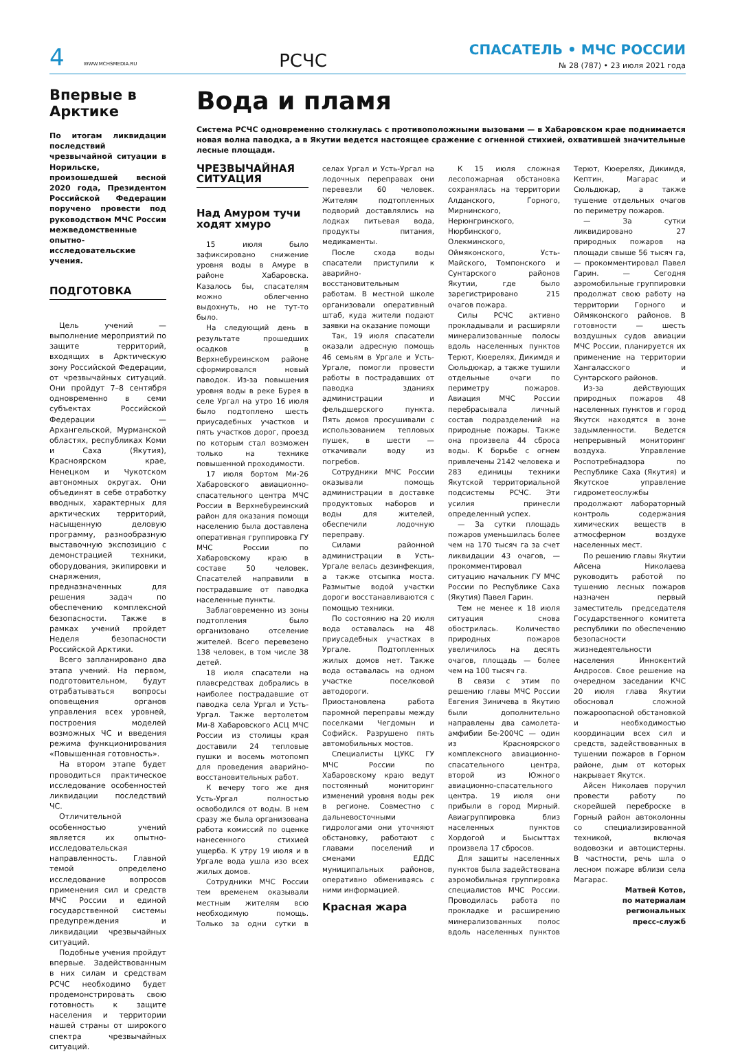4 WWW.MCHSMEDIA.RU
РСЧС
СПАСАТЕЛЬ • МЧС РОССИИ
№ 28 (787) • 23 июля 2021 года
Впервые в Арктике
По итогам ликвидации последствий чрезвычайной ситуации в Норильске, произошедшей весной 2020 года, Президентом Российской Федерации поручено провести под руководством МЧС России межведомственные опытно-исследовательские учения.
ПОДГОТОВКА
Цель учений — выполнение мероприятий по защите территорий, входящих в Арктическую зону Российской Федерации, от чрезвычайных ситуаций. Они пройдут 7–8 сентября одновременно в семи субъектах Российской Федерации — Архангельской, Мурманской областях, республиках Коми и Саха (Якутия), Красноярском крае, Ненецком и Чукотском автономных округах. Они объединят в себе отработку вводных, характерных для арктических территорий, насыщенную деловую программу, разнообразную выставочную экспозицию с демонстрацией техники, оборудования, экипировки и снаряжения, предназначенных для решения задач по обеспечению комплексной безопасности. Также в рамках учений пройдет Неделя безопасности Российской Арктики.
Всего запланировано два этапа учений. На первом, подготовительном, будут отрабатываться вопросы оповещения органов управления всех уровней, построения моделей возможных ЧС и введения режима функционирования «Повышенная готовность».
На втором этапе будет проводиться практическое исследование особенностей ликвидации последствий ЧС.
Отличительной особенностью учений является их опытно-исследовательская направленность. Главной темой определено исследование вопросов применения сил и средств МЧС России и единой государственной системы предупреждения и ликвидации чрезвычайных ситуаций.
Подобные учения пройдут впервые. Задействованным в них силам и средствам РСЧС необходимо будет продемонстрировать свою готовность к защите населения и территории нашей страны от широкого спектра чрезвычайных ситуаций.
Вода и пламя
Система РСЧС одновременно столкнулась с противоположными вызовами — в Хабаровском крае поднимается новая волна паводка, а в Якутии ведется настоящее сражение с огненной стихией, охватившей значительные лесные площади.
ЧРЕЗВЫЧАЙНАЯ СИТУАЦИЯ
Над Амуром тучи ходят хмуро
15 июля было зафиксировано снижение уровня воды в Амуре в районе Хабаровска. Казалось бы, спасателям можно облегченно выдохнуть, но не тут-то было.
На следующий день в результате прошедших осадков в Верхнебуреинском районе сформировался новый паводок. Из-за повышения уровня воды в реке Бурея в селе Ургал на утро 16 июля было подтоплено шесть приусадебных участков и пять участков дорог, проезд по которым стал возможен только на технике повышенной проходимости.
17 июля бортом Ми-26 Хабаровского авиационно-спасательного центра МЧС России в Верхнебуреинский район для оказания помощи населению была доставлена оперативная группировка ГУ МЧС России по Хабаровскому краю в составе 50 человек. Спасателей направили в пострадавшие от паводка населенные пункты.
Заблаговременно из зоны подтопления было организовано отселение жителей. Всего перевезено 138 человек, в том числе 38 детей.
18 июля спасатели на плавсредствах добрались в наиболее пострадавшие от паводка села Ургал и Усть-Ургал. Также вертолетом Ми-8 Хабаровского АСЦ МЧС России из столицы края доставили 24 тепловые пушки и восемь мотопомп для проведения аварийно-восстановительных работ.
К вечеру того же дня Усть-Ургал полностью освободился от воды. В нем сразу же была организована работа комиссий по оценке нанесенного стихией ущерба. К утру 19 июля и в Ургале вода ушла изо всех жилых домов.
Сотрудники МЧС России тем временем оказывали местным жителям всю необходимую помощь. Только за одни сутки в селах Ургал и Усть-Ургал на лодочных переправах они перевезли 60 человек. Жителям подтопленных подворий доставлялись на лодках питьевая вода, продукты питания, медикаменты.
После схода воды спасатели приступили к аварийно-восстановительным работам. В местной школе организовали оперативный штаб, куда жители подают заявки на оказание помощи
Так, 19 июля спасатели оказали адресную помощь 46 семьям в Ургале и Усть-Ургале, помогли провести работы в пострадавших от паводка зданиях администрации и фельдшерского пункта. Пять домов просушивали с использованием тепловых пушек, в шести — откачивали воду из погребов.
Сотрудники МЧС России оказывали помощь администрации в доставке продуктовых наборов и воды для жителей, обеспечили лодочную переправу.
Силами районной администрации в Усть-Ургале велась дезинфекция, а также отсыпка моста. Размытые водой участки дороги восстанавливаются с помощью техники.
По состоянию на 20 июля вода оставалась на 48 приусадебных участках в Ургале. Подтопленных жилых домов нет. Также вода оставалась на одном участке поселковой автодороги. Приостановлена работа паромной переправы между поселками Чегдомын и Софийск. Разрушено пять автомобильных мостов.
Специалисты ЦУКС ГУ МЧС России по Хабаровскому краю ведут постоянный мониторинг изменений уровня воды рек в регионе. Совместно с дальневосточными гидрологами они уточняют обстановку, работают с главами поселений и сменами ЕДДС муниципальных районов, оперативно обмениваясь с ними информацией.
Красная жара
К 15 июля сложная лесопожарная обстановка сохранялась на территории Алданского, Горного, Мирнинского, Нерюнгринского, Нюрбинского, Олекминского, Оймяконского, Усть-Майского, Томпонского и Сунтарского районов Якутии, где было зарегистрировано 215 очагов пожара.
Силы РСЧС активно прокладывали и расширяли минерализованные полосы вдоль населенных пунктов Терют, Кюерелях, Дикимдя и Сюльдюкар, а также тушили отдельные очаги по периметру пожаров. Авиация МЧС России перебрасывала личный состав подразделений на природные пожары. Также она произвела 44 сброса воды. К борьбе с огнем привлечены 2142 человека и 283 единицы техники Якутской территориальной подсистемы РСЧС. Эти усилия принесли определенный успех.
— За сутки площадь пожаров уменьшилась более чем на 170 тысяч га за счет ликвидации 43 очагов, — прокомментировал ситуацию начальник ГУ МЧС России по Республике Саха (Якутия) Павел Гарин.
Тем не менее к 18 июля ситуация снова обострилась. Количество природных пожаров увеличилось на десять очагов, площадь — более чем на 100 тысяч га.
В связи с этим по решению главы МЧС России Евгения Зиничева в Якутию были дополнительно направлены два самолета-амфибии Бе-200ЧС — один из Красноярского комплексного авиационно-спасательного центра, второй из Южного авиационно-спасательного центра. 19 июля они прибыли в город Мирный. Авиагруппировка близ населенных пунктов Хордогой и Бысыттах произвела 17 сбросов.
Для защиты населенных пунктов была задействована аэромобильная группировка специалистов МЧС России. Проводилась работа по прокладке и расширению минерализованных полос вдоль населенных пунктов Терют, Кюерелях, Дикимдя, Кептин, Магарас и Сюльдюкар, а также тушение отдельных очагов по периметру пожаров.
— За сутки ликвидировано 27 природных пожаров на площади свыше 56 тысяч га, — прокомментировал Павел Гарин. — Сегодня аэромобильные группировки продолжат свою работу на территории Горного и Оймяконского районов. В готовности — шесть воздушных судов авиации МЧС России, планируется их применение на территории Хангаласского и Сунтарского районов.
Из-за действующих природных пожаров 48 населенных пунктов и город Якутск находятся в зоне задымленности. Ведется непрерывный мониторинг воздуха. Управление Роспотребнадзора по Республике Саха (Якутия) и Якутское управление гидрометеослужбы продолжают лабораторный контроль содержания химических веществ в атмосферном воздухе населенных мест.
По решению главы Якутии Айсена Николаева руководить работой по тушению лесных пожаров назначен первый заместитель председателя Государственного комитета республики по обеспечению безопасности жизнедеятельности населения Иннокентий Андросов. Свое решение на очередном заседании КЧС 20 июля глава Якутии обосновал сложной пожароопасной обстановкой и необходимостью координации всех сил и средств, задействованных в тушении пожаров в Горном районе, дым от которых накрывает Якутск.
Айсен Николаев поручил провести работу по скорейшей переброске в Горный район автоколонны со специализированной техникой, включая водовозки и автоцистерны. В частности, речь шла о лесном пожаре вблизи села Магарас.
Матвей Котов,
по материалам
региональных
пресс-служб